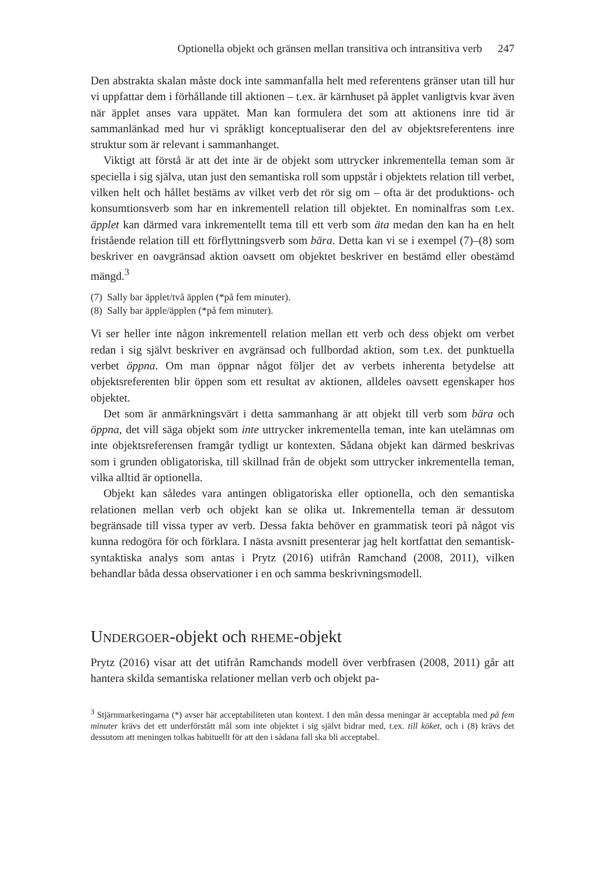Optionella objekt och gränsen mellan transitiva och intransitiva verb 247
Den abstrakta skalan måste dock inte sammanfalla helt med referentens gränser utan till hur vi uppfattar dem i förhållande till aktionen – t.ex. är kärnhuset på äpplet vanligtvis kvar även när äpplet anses vara uppätet. Man kan formulera det som att aktionens inre tid är sammanlänkad med hur vi språkligt konceptualiserar den del av objektsreferentens inre struktur som är relevant i sammanhanget.
Viktigt att förstå är att det inte är de objekt som uttrycker inkrementella teman som är speciella i sig själva, utan just den semantiska roll som uppstår i objektets relation till verbet, vilken helt och hållet bestäms av vilket verb det rör sig om – ofta är det produktions- och konsumtionsverb som har en inkrementell relation till objektet. En nominalfras som t.ex. äpplet kan därmed vara inkrementellt tema till ett verb som äta medan den kan ha en helt fristående relation till ett förflyttningsverb som bära. Detta kan vi se i exempel (7)–(8) som beskriver en oavgränsad aktion oavsett om objektet beskriver en bestämd eller obestämd mängd.<sup>3</sup>
(7) Sally bar äpplet/två äpplen (*på fem minuter).
(8) Sally bar äpple/äpplen (*på fem minuter).
Vi ser heller inte någon inkrementell relation mellan ett verb och dess objekt om verbet redan i sig självt beskriver en avgränsad och fullbordad aktion, som t.ex. det punktuella verbet öppna. Om man öppnar något följer det av verbets inherenta betydelse att objektsreferenten blir öppen som ett resultat av aktionen, alldeles oavsett egenskaper hos objektet.
Det som är anmärkningsvärt i detta sammanhang är att objekt till verb som bära och öppna, det vill säga objekt som inte uttrycker inkrementella teman, inte kan utelämnas om inte objektsreferensen framgår tydligt ur kontexten. Sådana objekt kan därmed beskrivas som i grunden obligatoriska, till skillnad från de objekt som uttrycker inkrementella teman, vilka alltid är optionella.
Objekt kan således vara antingen obligatoriska eller optionella, och den semantiska relationen mellan verb och objekt kan se olika ut. Inkrementella teman är dessutom begränsade till vissa typer av verb. Dessa fakta behöver en grammatisk teori på något vis kunna redogöra för och förklara. I nästa avsnitt presenterar jag helt kortfattat den semantisk-syntaktiska analys som antas i Prytz (2016) utifrån Ramchand (2008, 2011), vilken behandlar båda dessa observationer i en och samma beskrivningsmodell.
UNDERGOER-objekt och RHEME-objekt
Prytz (2016) visar att det utifrån Ramchands modell över verbfrasen (2008, 2011) går att hantera skilda semantiska relationer mellan verb och objekt pa-
<sup>3</sup> Stjärnmarkeringarna (*) avser här acceptabiliteten utan kontext. I den mån dessa meningar är acceptabla med på fem minuter krävs det ett underförstått mål som inte objektet i sig självt bidrar med, t.ex. till köket, och i (8) krävs det dessutom att meningen tolkas habituellt för att den i sådana fall ska bli acceptabel.